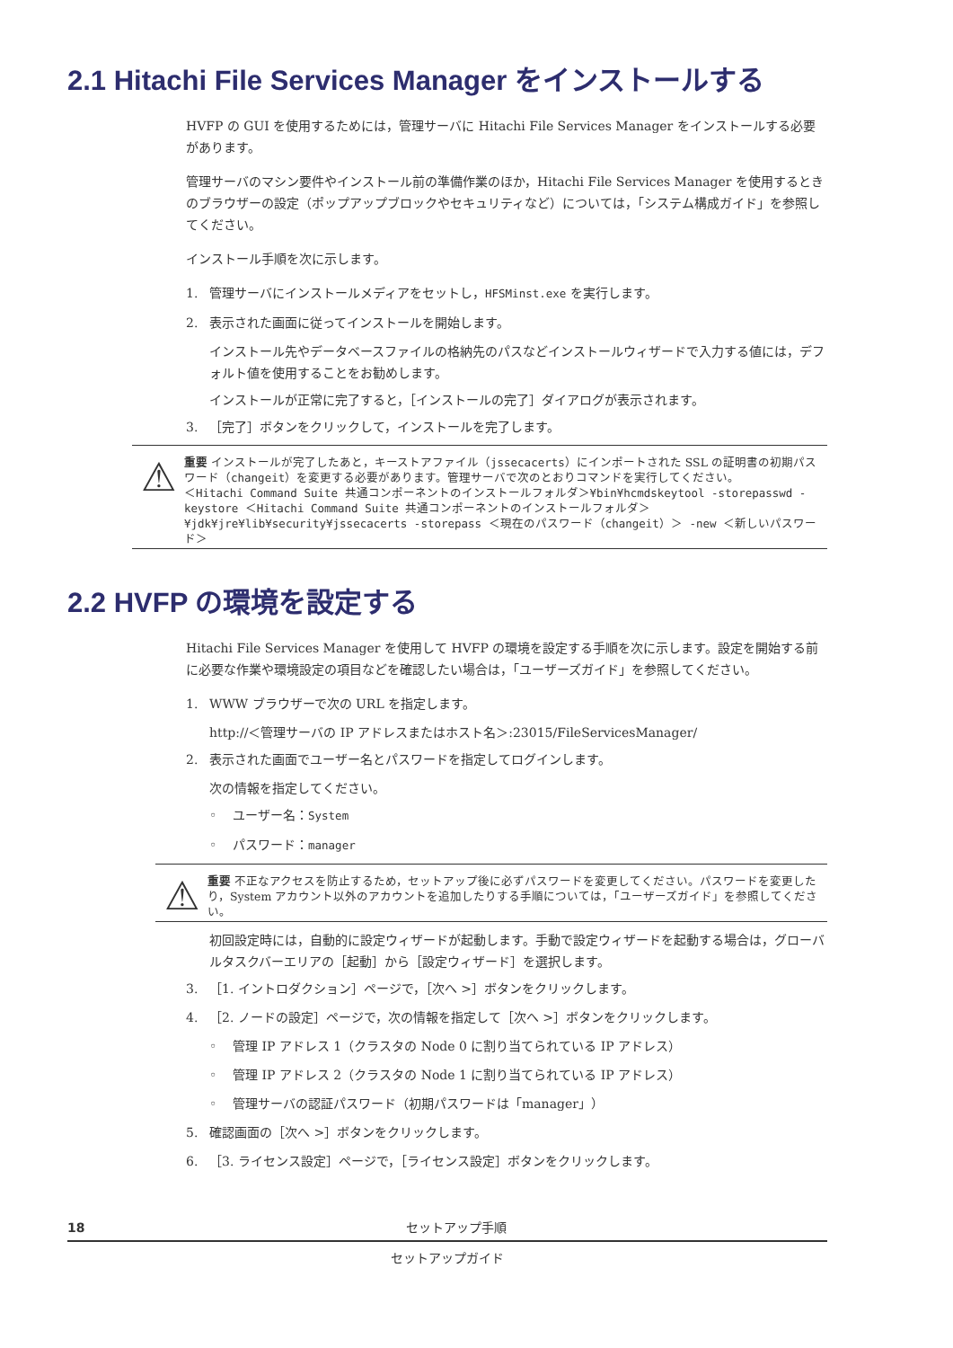2.1 Hitachi File Services Manager をインストールする
HVFP の GUI を使用するためには，管理サーバに Hitachi File Services Manager をインストールする必要があります。
管理サーバのマシン要件やインストール前の準備作業のほか，Hitachi File Services Manager を使用するときのブラウザーの設定（ポップアップブロックやセキュリティなど）については，「システム構成ガイド」を参照してください。
インストール手順を次に示します。
1. 管理サーバにインストールメディアをセットし，HFSMinst.exe を実行します。
2. 表示された画面に従ってインストールを開始します。
インストール先やデータベースファイルの格納先のパスなどインストールウィザードで入力する値には，デフォルト値を使用することをお勧めします。
インストールが正常に完了すると，［インストールの完了］ダイアログが表示されます。
3. ［完了］ボタンをクリックして，インストールを完了します。
⚠
重要 インストールが完了したあと，キーストアファイル（jssecacerts）にインポートされた SSL の証明書の初期パスワード（changeit）を変更する必要があります。管理サーバで次のとおりコマンドを実行してください。
＜Hitachi Command Suite 共通コンポーネントのインストールフォルダ＞¥bin¥hcmdskeytool -storepasswd -keystore ＜Hitachi Command Suite 共通コンポーネントのインストールフォルダ＞¥jdk¥jre¥lib¥security¥jssecacerts -storepass ＜現在のパスワード（changeit）＞ -new ＜新しいパスワード＞
2.2 HVFP の環境を設定する
Hitachi File Services Manager を使用して HVFP の環境を設定する手順を次に示します。設定を開始する前に必要な作業や環境設定の項目などを確認したい場合は，「ユーザーズガイド」を参照してください。
1. WWW ブラウザーで次の URL を指定します。
http://＜管理サーバの IP アドレスまたはホスト名＞:23015/FileServicesManager/
2. 表示された画面でユーザー名とパスワードを指定してログインします。
次の情報を指定してください。
◦ ユーザー名：System
◦ パスワード：manager
⚠
重要 不正なアクセスを防止するため，セットアップ後に必ずパスワードを変更してください。パスワードを変更したり，System アカウント以外のアカウントを追加したりする手順については，「ユーザーズガイド」を参照してください。
初回設定時には，自動的に設定ウィザードが起動します。手動で設定ウィザードを起動する場合は，グローバルタスクバーエリアの［起動］から［設定ウィザード］を選択します。
3. ［1. イントロダクション］ページで，［次へ >］ボタンをクリックします。
4. ［2. ノードの設定］ページで，次の情報を指定して［次へ >］ボタンをクリックします。
◦ 管理 IP アドレス 1（クラスタの Node 0 に割り当てられている IP アドレス）
◦ 管理 IP アドレス 2（クラスタの Node 1 に割り当てられている IP アドレス）
◦ 管理サーバの認証パスワード（初期パスワードは「manager」）
5. 確認画面の［次へ >］ボタンをクリックします。
6. ［3. ライセンス設定］ページで，［ライセンス設定］ボタンをクリックします。
18 セットアップ手順
セットアップガイド